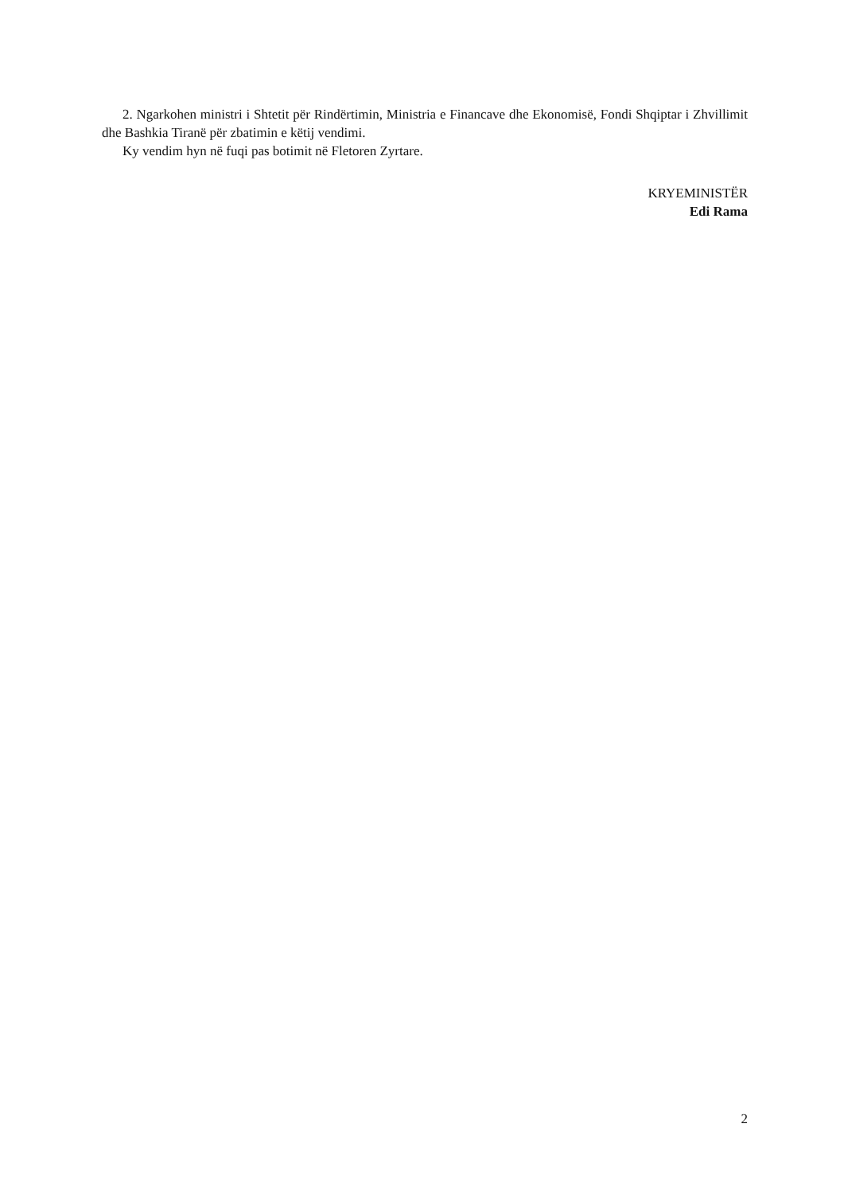2. Ngarkohen ministri i Shtetit për Rindërtimin, Ministria e Financave dhe Ekonomisë, Fondi Shqiptar i Zhvillimit dhe Bashkia Tiranë për zbatimin e këtij vendimi.
Ky vendim hyn në fuqi pas botimit në Fletoren Zyrtare.
KRYEMINISTËR
Edi Rama
2